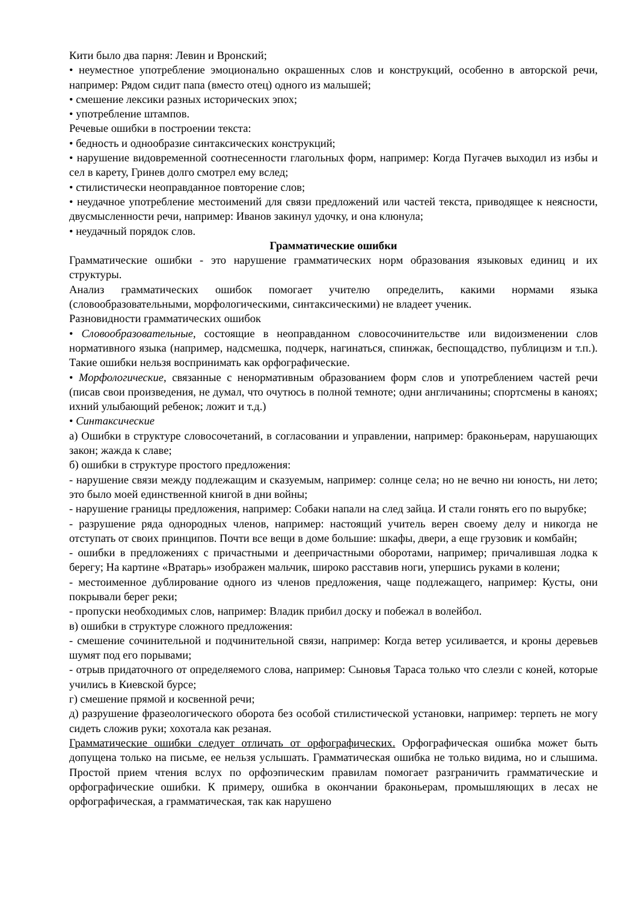Кити было два парня: Левин и Вронский;
• неуместное употребление эмоционально окрашенных слов и конструкций, особенно в авторской речи, например: Рядом сидит папа (вместо отец) одного из малышей;
• смешение лексики разных исторических эпох;
• употребление штампов.
Речевые ошибки в построении текста:
• бедность и однообразие синтаксических конструкций;
• нарушение видовременной соотнесенности глагольных форм, например: Когда Пугачев выходил из избы и сел в карету, Гринев долго смотрел ему вслед;
• стилистически неоправданное повторение слов;
• неудачное употребление местоимений для связи предложений или частей текста, приводящее к неясности, двусмысленности речи, например: Иванов закинул удочку, и она клюнула;
• неудачный порядок слов.
Грамматические ошибки
Грамматические ошибки - это нарушение грамматических норм образования языковых единиц и их структуры.
Анализ грамматических ошибок помогает учителю определить, какими нормами языка (словообразовательными, морфологическими, синтаксическими) не владеет ученик.
Разновидности грамматических ошибок
• Словообразовательные, состоящие в неоправданном словосочинительстве или видоизменении слов нормативного языка (например, надсмешка, подчерк, нагинаться, спинжак, беспощадство, публицизм и т.п.). Такие ошибки нельзя воспринимать как орфографические.
• Морфологические, связанные с ненормативным образованием форм слов и употреблением частей речи (писав свои произведения, не думал, что очутюсь в полной темноте; одни англичанины; спортсмены в каноях; ихний улыбающий ребенок; ложит и т.д.)
• Синтаксические
а) Ошибки в структуре словосочетаний, в согласовании и управлении, например: браконьерам, нарушающих закон; жажда к славе;
б) ошибки в структуре простого предложения:
- нарушение связи между подлежащим и сказуемым, например: солнце села; но не вечно ни юность, ни лето; это было моей единственной книгой в дни войны;
- нарушение границы предложения, например: Собаки напали на след зайца. И стали гонять его по вырубке;
- разрушение ряда однородных членов, например: настоящий учитель верен своему делу и никогда не отступать от своих принципов. Почти все вещи в доме большие: шкафы, двери, а еще грузовик и комбайн;
- ошибки в предложениях с причастными и деепричастными оборотами, например; причалившая лодка к берегу; На картине «Вратарь» изображен мальчик, широко расставив ноги, упершись руками в колени;
- местоименное дублирование одного из членов предложения, чаще подлежащего, например: Кусты, они покрывали берег реки;
- пропуски необходимых слов, например: Владик прибил доску и побежал в волейбол.
в) ошибки в структуре сложного предложения:
- смешение сочинительной и подчинительной связи, например: Когда ветер усиливается, и кроны деревьев шумят под его порывами;
- отрыв придаточного от определяемого слова, например: Сыновья Тараса только что слезли с коней, которые учились в Киевской бурсе;
г) смешение прямой и косвенной речи;
д) разрушение фразеологического оборота без особой стилистической установки, например: терпеть не могу сидеть сложив руки; хохотала как резаная.
Грамматические ошибки следует отличать от орфографических. Орфографическая ошибка может быть допущена только на письме, ее нельзя услышать. Грамматическая ошибка не только видима, но и слышима. Простой прием чтения вслух по орфоэпическим правилам помогает разграничить грамматические и орфографические ошибки. К примеру, ошибка в окончании браконьерам, промышляющих в лесах не орфографическая, а грамматическая, так как нарушено